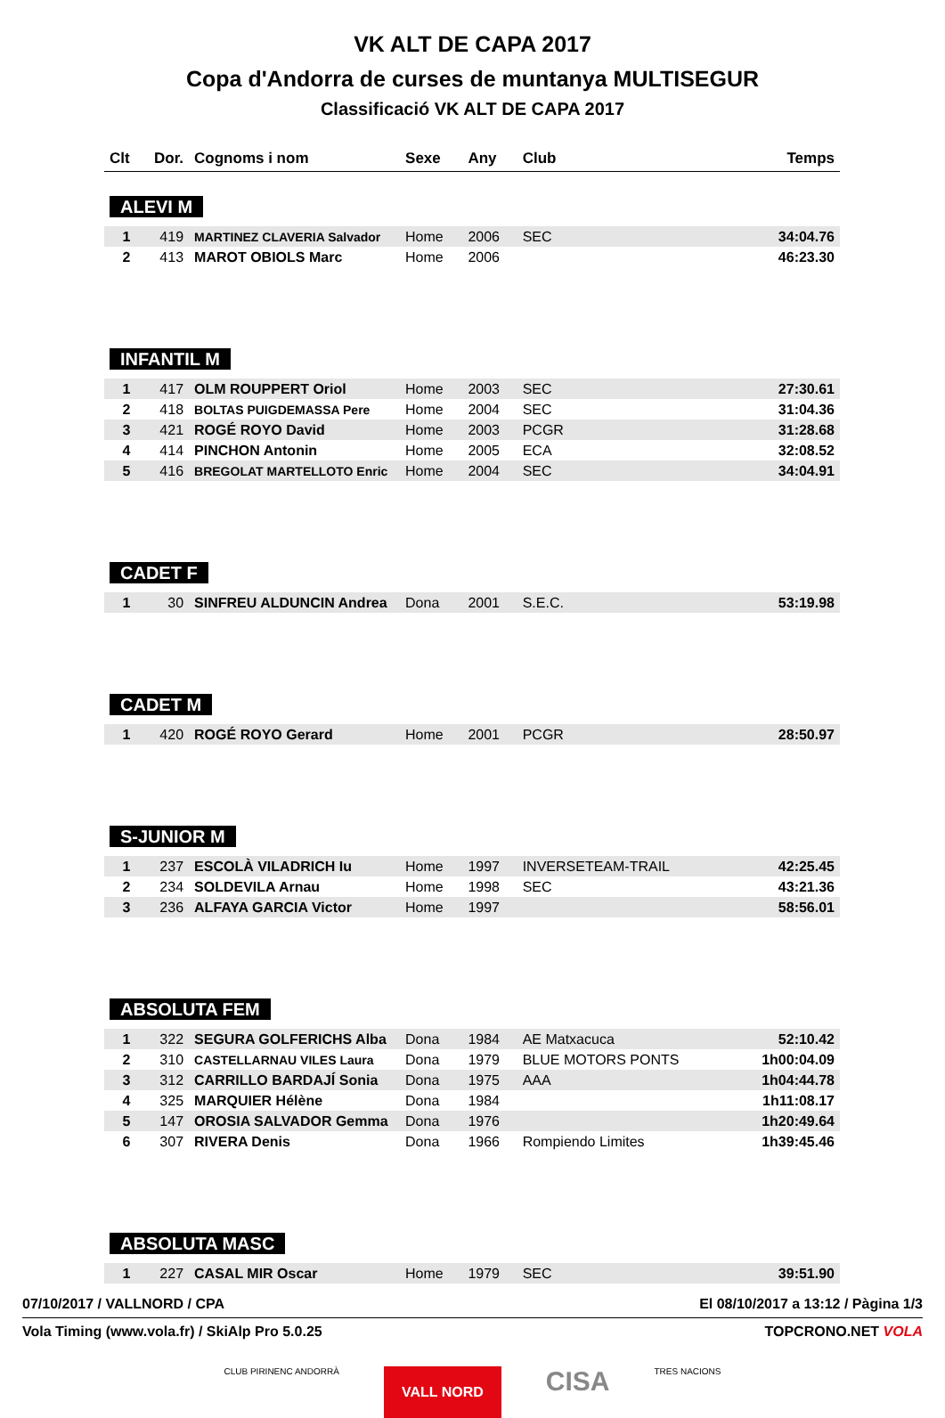VK ALT DE CAPA 2017
Copa d'Andorra de curses de muntanya MULTISEGUR
Classificació VK ALT DE CAPA 2017
| Clt | Dor. | Cognoms i nom | Sexe | Any | Club | Temps |
| --- | --- | --- | --- | --- | --- | --- |
| ALEVI M | | | | | | |
| 1 | 419 | MARTINEZ CLAVERIA Salvador | Home | 2006 | SEC | 34:04.76 |
| 2 | 413 | MAROT OBIOLS Marc | Home | 2006 | | 46:23.30 |
| INFANTIL M | | | | | | |
| 1 | 417 | OLM ROUPPERT Oriol | Home | 2003 | SEC | 27:30.61 |
| 2 | 418 | BOLTAS PUIGDEMASSA Pere | Home | 2004 | SEC | 31:04.36 |
| 3 | 421 | ROGÉ ROYO David | Home | 2003 | PCGR | 31:28.68 |
| 4 | 414 | PINCHON Antonin | Home | 2005 | ECA | 32:08.52 |
| 5 | 416 | BREGOLAT MARTELLOTO Enric | Home | 2004 | SEC | 34:04.91 |
| CADET F | | | | | | |
| 1 | 30 | SINFREU ALDUNCIN Andrea | Dona | 2001 | S.E.C. | 53:19.98 |
| CADET M | | | | | | |
| 1 | 420 | ROGÉ ROYO Gerard | Home | 2001 | PCGR | 28:50.97 |
| S-JUNIOR M | | | | | | |
| 1 | 237 | ESCOLÀ VILADRICH Iu | Home | 1997 | INVERSETEAM-TRAIL | 42:25.45 |
| 2 | 234 | SOLDEVILA Arnau | Home | 1998 | SEC | 43:21.36 |
| 3 | 236 | ALFAYA GARCIA Victor | Home | 1997 | | 58:56.01 |
| ABSOLUTA FEM | | | | | | |
| 1 | 322 | SEGURA GOLFERICHS Alba | Dona | 1984 | AE Matxacuca | 52:10.42 |
| 2 | 310 | CASTELLARNAU VILES Laura | Dona | 1979 | BLUE MOTORS PONTS | 1h00:04.09 |
| 3 | 312 | CARRILLO BARDAJÍ Sonia | Dona | 1975 | AAA | 1h04:44.78 |
| 4 | 325 | MARQUIER Hélène | Dona | 1984 | | 1h11:08.17 |
| 5 | 147 | OROSIA SALVADOR Gemma | Dona | 1976 | | 1h20:49.64 |
| 6 | 307 | RIVERA Denis | Dona | 1966 | Rompiendo Limites | 1h39:45.46 |
| ABSOLUTA MASC | | | | | | |
| 1 | 227 | CASAL MIR Oscar | Home | 1979 | SEC | 39:51.90 |
07/10/2017 / VALLNORD / CPA El 08/10/2017 a 13:12 / Pàgina 1/3
Vola Timing (www.vola.fr) / SkiAlp Pro 5.0.25 TOPCRONO.NET VOLA
CLUB PIRINENC ANDORRÀ VALL NORD CISA TRES NACIONS